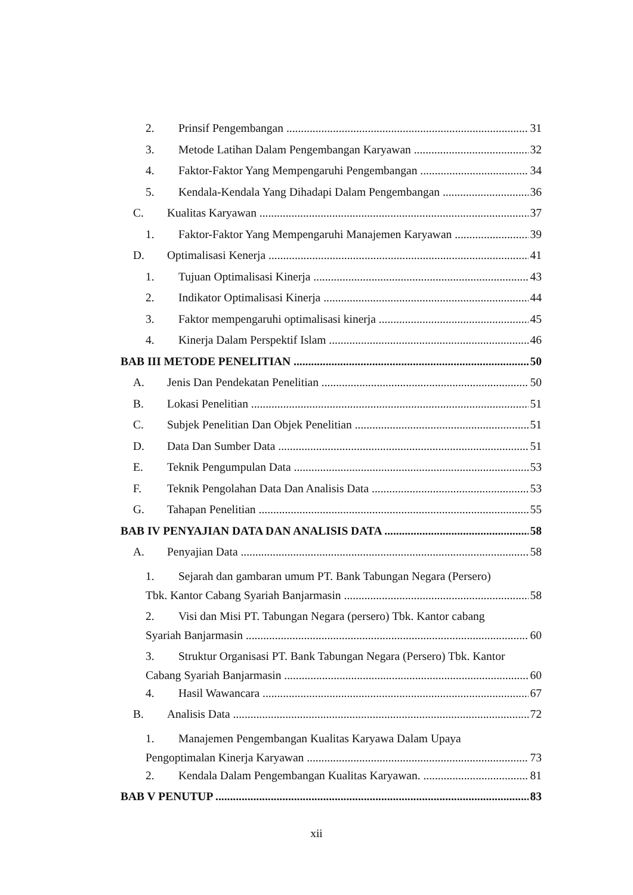2. Prinsif Pengembangan 31
3. Metode Latihan Dalam Pengembangan Karyawan 32
4. Faktor-Faktor Yang Mempengaruhi Pengembangan 34
5. Kendala-Kendala Yang Dihadapi Dalam Pengembangan 36
C. Kualitas Karyawan 37
1. Faktor-Faktor Yang Mempengaruhi Manajemen Karyawan 39
D. Optimalisasi Kenerja 41
1. Tujuan Optimalisasi Kinerja 43
2. Indikator Optimalisasi Kinerja 44
3. Faktor mempengaruhi optimalisasi kinerja 45
4. Kinerja Dalam Perspektif Islam 46
BAB III METODE PENELITIAN 50
A. Jenis Dan Pendekatan Penelitian 50
B. Lokasi Penelitian 51
C. Subjek Penelitian Dan Objek Penelitian 51
D. Data Dan Sumber Data 51
E. Teknik Pengumpulan Data 53
F. Teknik Pengolahan Data Dan Analisis Data 53
G. Tahapan Penelitian 55
BAB IV PENYAJIAN DATA DAN ANALISIS DATA 58
A. Penyajian Data 58
1. Sejarah dan gambaran umum PT. Bank Tabungan Negara (Persero)
Tbk. Kantor Cabang Syariah Banjarmasin 58
2. Visi dan Misi PT. Tabungan Negara (persero) Tbk. Kantor cabang
Syariah Banjarmasin 60
3. Struktur Organisasi PT. Bank Tabungan Negara (Persero) Tbk. Kantor
Cabang Syariah Banjarmasin 60
4. Hasil Wawancara 67
B. Analisis Data 72
1. Manajemen Pengembangan Kualitas Karyawa Dalam Upaya
Pengoptimalan Kinerja Karyawan 73
2. Kendala Dalam Pengembangan Kualitas Karyawan. 81
BAB V PENUTUP 83
xii